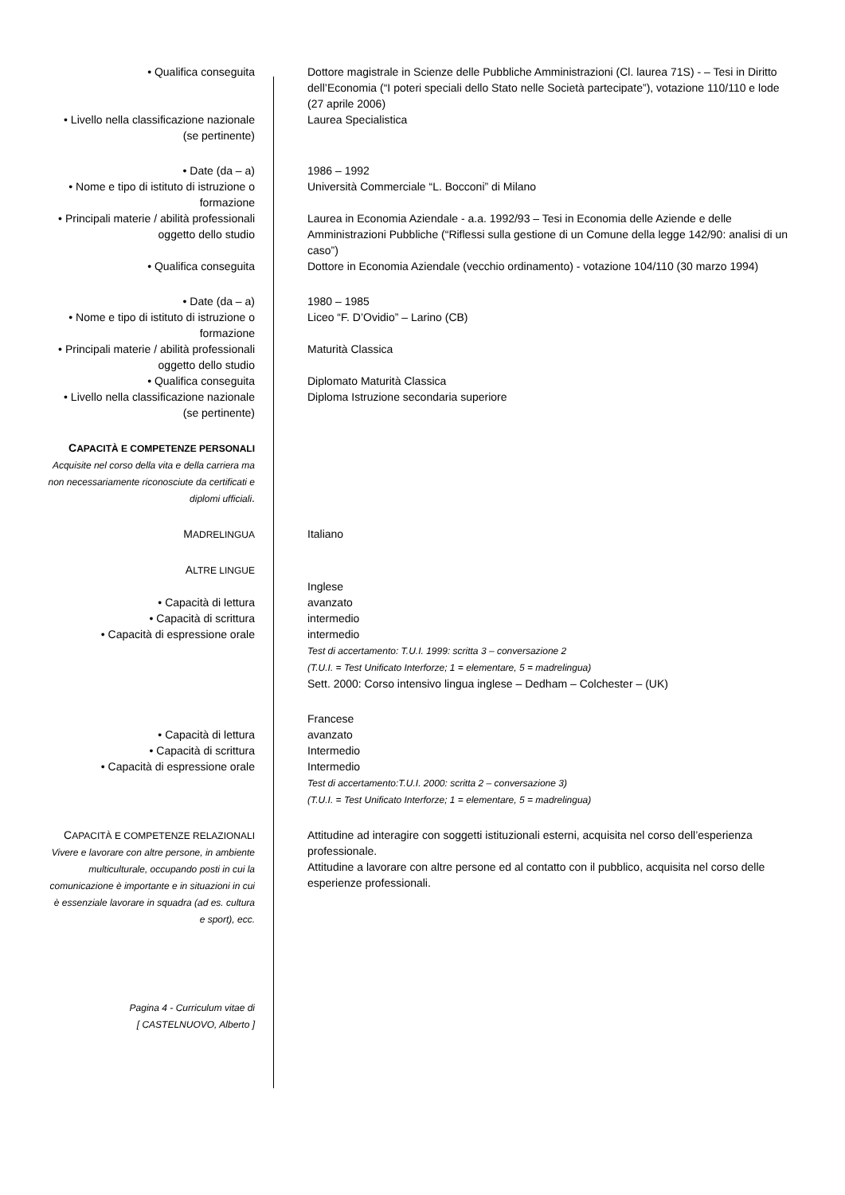| • Qualifica conseguita | Dottore magistrale in Scienze delle Pubbliche Amministrazioni (Cl. laurea 71S) - – Tesi in Diritto dell’Economia (“I poteri speciali dello Stato nelle Società partecipate”), votazione 110/110 e lode (27 aprile 2006) |
| • Livello nella classificazione nazionale (se pertinente) | Laurea Specialistica |
| • Date (da – a) | 1986 – 1992 |
| • Nome e tipo di istituto di istruzione o formazione | Università Commerciale “L. Bocconi” di Milano |
| • Principali materie / abilità professionali oggetto dello studio | Laurea in Economia Aziendale - a.a. 1992/93 – Tesi in Economia delle Aziende e delle Amministrazioni Pubbliche (“Riflessi sulla gestione di un Comune della legge 142/90: analisi di un caso”) |
| • Qualifica conseguita | Dottore in Economia Aziendale (vecchio ordinamento) - votazione 104/110 (30 marzo 1994) |
| • Date (da – a) | 1980 – 1985 |
| • Nome e tipo di istituto di istruzione o formazione | Liceo “F. D’Ovidio” – Larino (CB) |
| • Principali materie / abilità professionali oggetto dello studio | Maturità Classica |
| • Qualifica conseguita | Diplomato Maturità Classica |
| • Livello nella classificazione nazionale (se pertinente) | Diploma Istruzione secondaria superiore |
| C APACITÀ E COMPETENZE PERSONALI Acquisite nel corso della vita e della carriera ma non necessariamente riconosciute da certificati e diplomi ufficiali . | |
| M ADRELINGUA | Italiano |
| A LTRE LINGUE | |
| | Inglese |
| • Capacità di lettura | avanzato |
| • Capacità di scrittura | intermedio |
| • Capacità di espressione orale | intermedio Test di accertamento: T.U.I. 1999: scritta 3 – conversazione 2 (T.U.I. = Test Unificato Interforze; 1 = elementare, 5 = madrelingua) Sett. 2000: Corso intensivo lingua inglese – Dedham – Colchester – (UK) |
| | Francese |
| • Capacità di lettura | avanzato |
| • Capacità di scrittura | Intermedio |
| • Capacità di espressione orale | Intermedio Test di accertamento:T.U.I. 2000: scritta 2 – conversazione 3) (T.U.I. = Test Unificato Interforze; 1 = elementare, 5 = madrelingua) |
| C APACITÀ E COMPETENZE RELAZIONALI Vivere e lavorare con altre persone, in ambiente multiculturale, occupando posti in cui la comunicazione è importante e in situazioni in cui è essenziale lavorare in squadra (ad es. cultura e sport), ecc. | Attitudine ad interagire con soggetti istituzionali esterni, acquisita nel corso dell’esperienza professionale. Attitudine a lavorare con altre persone ed al contatto con il pubblico, acquisita nel corso delle esperienze professionali. |
| Pagina 4 - Curriculum vitae di [ CASTELNUOVO, Alberto ] | |